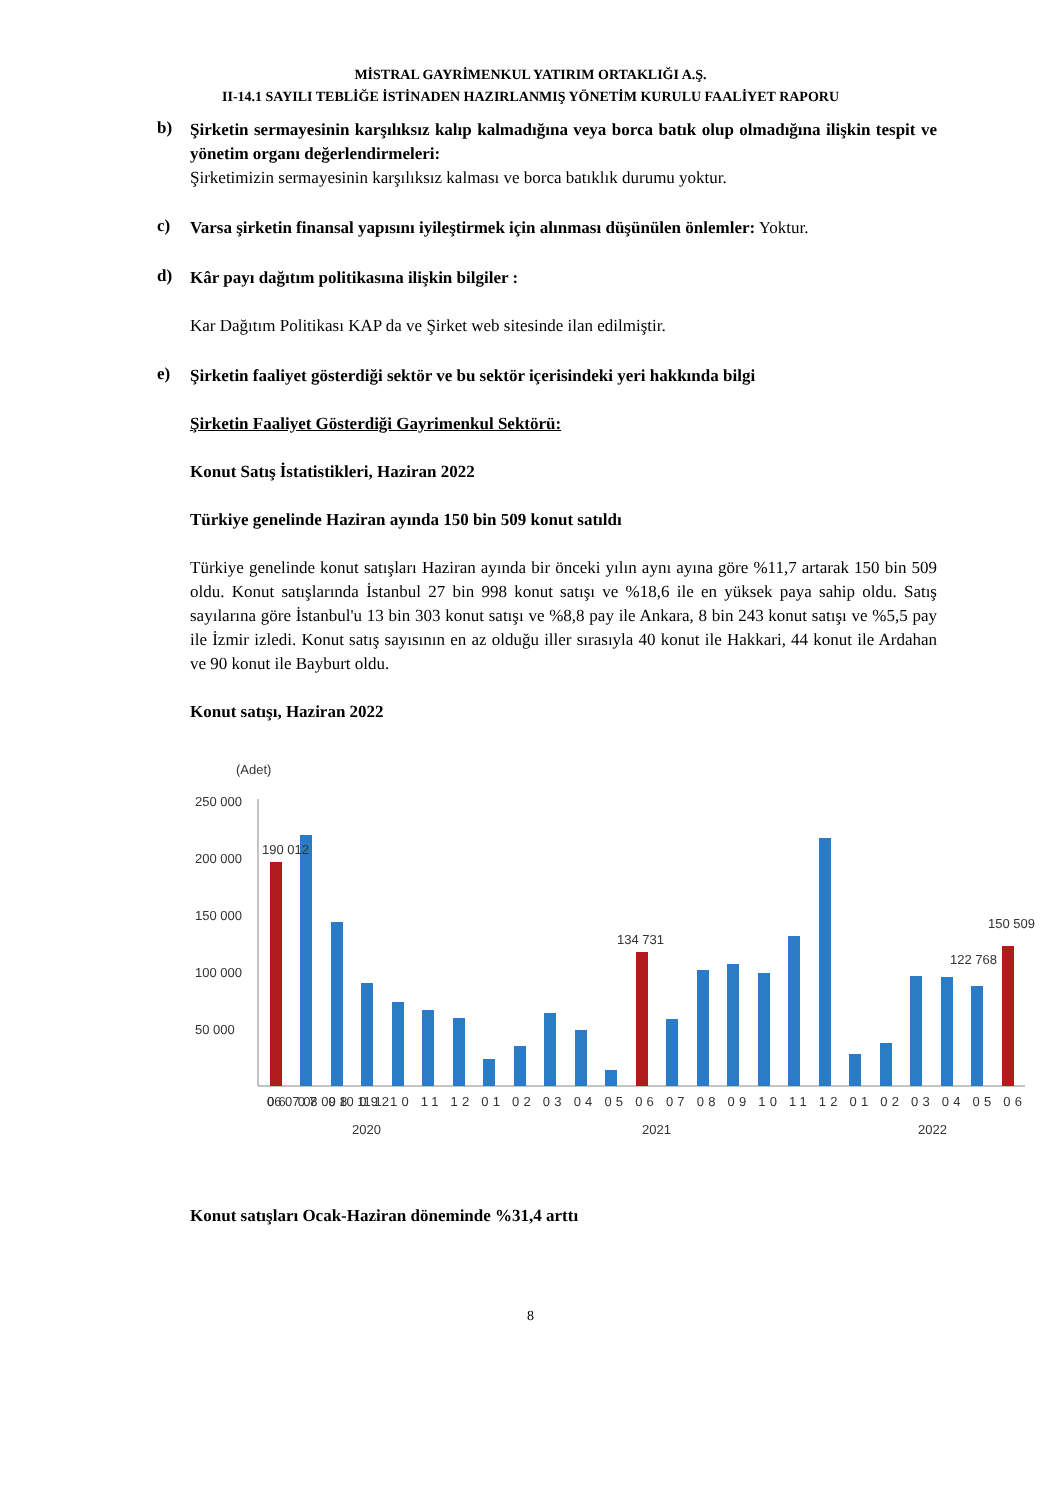MİSTRAL GAYRİMENKUL YATIRIM ORTAKLIĞI A.Ş.
II-14.1 SAYILI TEBLİĞE İSTİNADEN HAZIRLANMIŞ YÖNETİM KURULU FAALİYET RAPORU
b)
Şirketin sermayesinin karşılıksız kalıp kalmadığına veya borca batık olup olmadığına ilişkin tespit ve yönetim organı değerlendirmeleri:
Şirketimizin sermayesinin karşılıksız kalması ve borca batıklık durumu yoktur.
c)
Varsa şirketin finansal yapısını iyileştirmek için alınması düşünülen önlemler: Yoktur.
d)
Kâr payı dağıtım politikasına ilişkin bilgiler :
Kar Dağıtım Politikası KAP da ve Şirket web sitesinde ilan edilmiştir.
e)
Şirketin faaliyet gösterdiği sektör ve bu sektör içerisindeki yeri hakkında bilgi
Şirketin Faaliyet Gösterdiği Gayrimenkul Sektörü:
Konut Satış İstatistikleri, Haziran 2022
Türkiye genelinde Haziran ayında 150 bin 509 konut satıldı
Türkiye genelinde konut satışları Haziran ayında bir önceki yılın aynı ayına göre %11,7 artarak 150 bin 509 oldu. Konut satışlarında İstanbul 27 bin 998 konut satışı ve %18,6 ile en yüksek paya sahip oldu. Satış sayılarına göre İstanbul'u 13 bin 303 konut satışı ve %8,8 pay ile Ankara, 8 bin 243 konut satışı ve %5,5 pay ile İzmir izledi. Konut satış sayısının en az olduğu iller sırasıyla 40 konut ile Hakkari, 44 konut ile Ardahan ve 90 konut ile Bayburt oldu.
Konut satışı, Haziran 2022
(Adet)
250 000
200 000
150 000
100 000
50 000
190 012
134 731
122 768
150 509
06 07 08 09 10 11 12
06 07 08 09 10 11 12 01 02 03 04 05 06 07 08 09 10 11 12 01 02 03 04 05 06
2020
2021
2022
Konut satışları Ocak-Haziran döneminde %31,4 arttı
8